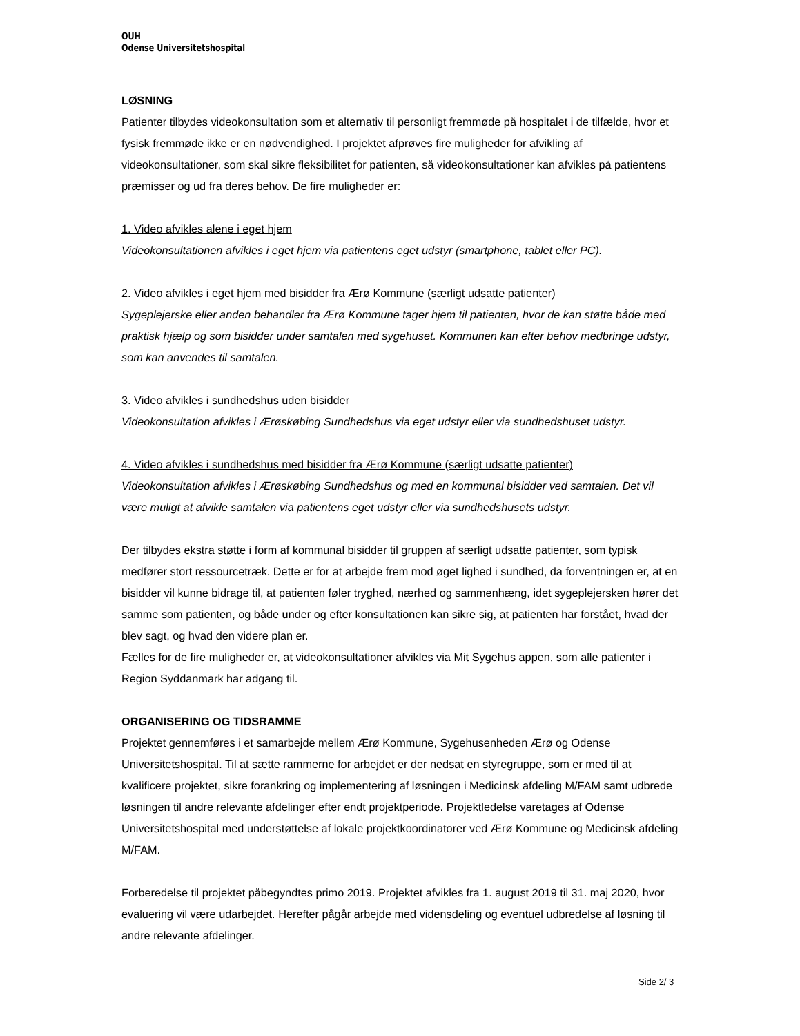OUH
Odense Universitetshospital
LØSNING
Patienter tilbydes videokonsultation som et alternativ til personligt fremmøde på hospitalet i de tilfælde, hvor et fysisk fremmøde ikke er en nødvendighed. I projektet afprøves fire muligheder for afvikling af videokonsultationer, som skal sikre fleksibilitet for patienten, så videokonsultationer kan afvikles på patientens præmisser og ud fra deres behov. De fire muligheder er:
1. Video afvikles alene i eget hjem
Videokonsultationen afvikles i eget hjem via patientens eget udstyr (smartphone, tablet eller PC).
2. Video afvikles i eget hjem med bisidder fra Ærø Kommune (særligt udsatte patienter)
Sygeplejerske eller anden behandler fra Ærø Kommune tager hjem til patienten, hvor de kan støtte både med praktisk hjælp og som bisidder under samtalen med sygehuset. Kommunen kan efter behov medbringe udstyr, som kan anvendes til samtalen.
3. Video afvikles i sundhedshus uden bisidder
Videokonsultation afvikles i Ærøskøbing Sundhedshus via eget udstyr eller via sundhedshuset udstyr.
4. Video afvikles i sundhedshus med bisidder fra Ærø Kommune (særligt udsatte patienter)
Videokonsultation afvikles i Ærøskøbing Sundhedshus og med en kommunal bisidder ved samtalen. Det vil være muligt at afvikle samtalen via patientens eget udstyr eller via sundhedshusets udstyr.
Der tilbydes ekstra støtte i form af kommunal bisidder til gruppen af særligt udsatte patienter, som typisk medfører stort ressourcetræk. Dette er for at arbejde frem mod øget lighed i sundhed, da forventningen er, at en bisidder vil kunne bidrage til, at patienten føler tryghed, nærhed og sammenhæng, idet sygeplejersken hører det samme som patienten, og både under og efter konsultationen kan sikre sig, at patienten har forstået, hvad der blev sagt, og hvad den videre plan er.
Fælles for de fire muligheder er, at videokonsultationer afvikles via Mit Sygehus appen, som alle patienter i Region Syddanmark har adgang til.
ORGANISERING OG TIDSRAMME
Projektet gennemføres i et samarbejde mellem Ærø Kommune, Sygehusenheden Ærø og Odense Universitetshospital. Til at sætte rammerne for arbejdet er der nedsat en styregruppe, som er med til at kvalificere projektet, sikre forankring og implementering af løsningen i Medicinsk afdeling M/FAM samt udbrede løsningen til andre relevante afdelinger efter endt projektperiode. Projektledelse varetages af Odense Universitetshospital med understøttelse af lokale projektkoordinatorer ved Ærø Kommune og Medicinsk afdeling M/FAM.
Forberedelse til projektet påbegyndtes primo 2019. Projektet afvikles fra 1. august 2019 til 31. maj 2020, hvor evaluering vil være udarbejdet. Herefter pågår arbejde med vidensdeling og eventuel udbredelse af løsning til andre relevante afdelinger.
Side 2/ 3